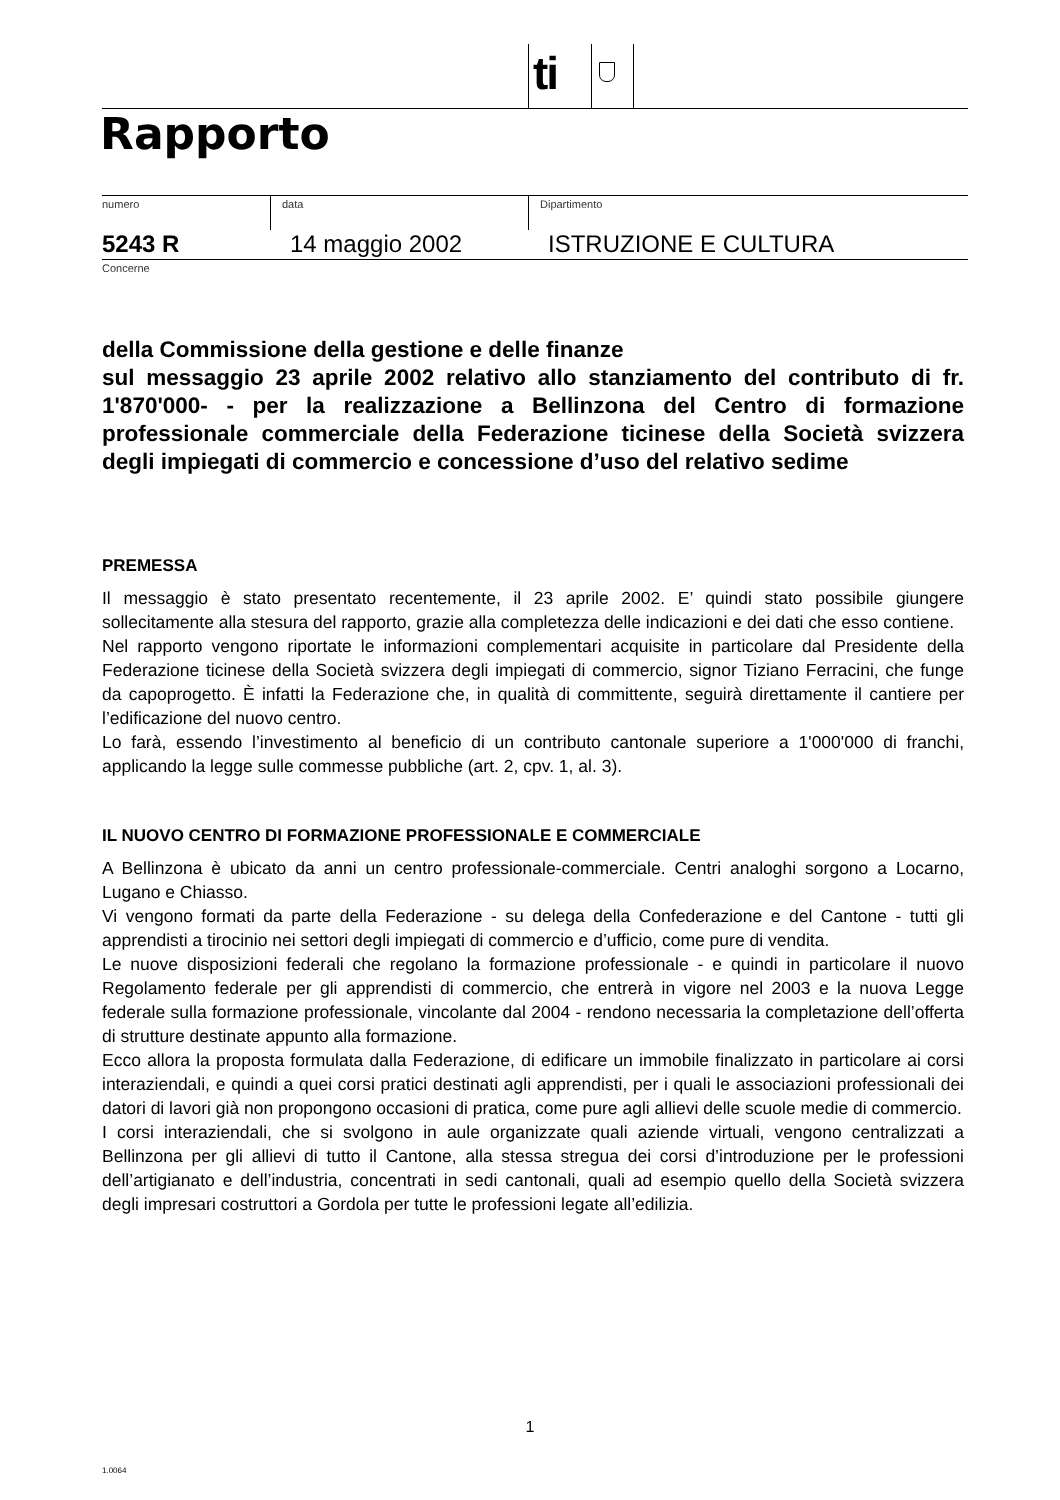ti
Rapporto
numero data Dipartimento
5243 R 14 maggio 2002 ISTRUZIONE E CULTURA
Concerne
della Commissione della gestione e delle finanze
sul messaggio 23 aprile 2002 relativo allo stanziamento del contributo di fr. 1'870'000- - per la realizzazione a Bellinzona del Centro di formazione professionale commerciale della Federazione ticinese della Società svizzera degli impiegati di commercio e concessione d’uso del relativo sedime
PREMESSA
Il messaggio è stato presentato recentemente, il 23 aprile 2002. E’ quindi stato possibile giungere sollecitamente alla stesura del rapporto, grazie alla completezza delle indicazioni e dei dati che esso contiene.
Nel rapporto vengono riportate le informazioni complementari acquisite in particolare dal Presidente della Federazione ticinese della Società svizzera degli impiegati di commercio, signor Tiziano Ferracini, che funge da capoprogetto. È infatti la Federazione che, in qualità di committente, seguirà direttamente il cantiere per l’edificazione del nuovo centro.
Lo farà, essendo l’investimento al beneficio di un contributo cantonale superiore a 1'000'000 di franchi, applicando la legge sulle commesse pubbliche (art. 2, cpv. 1, al. 3).
IL NUOVO CENTRO DI FORMAZIONE PROFESSIONALE E COMMERCIALE
A Bellinzona è ubicato da anni un centro professionale-commerciale. Centri analoghi sorgono a Locarno, Lugano e Chiasso.
Vi vengono formati da parte della Federazione - su delega della Confederazione e del Cantone - tutti gli apprendisti a tirocinio nei settori degli impiegati di commercio e d’ufficio, come pure di vendita.
Le nuove disposizioni federali che regolano la formazione professionale - e quindi in particolare il nuovo Regolamento federale per gli apprendisti di commercio, che entrerà in vigore nel 2003 e la nuova Legge federale sulla formazione professionale, vincolante dal 2004 - rendono necessaria la completazione dell’offerta di strutture destinate appunto alla formazione.
Ecco allora la proposta formulata dalla Federazione, di edificare un immobile finalizzato in particolare ai corsi interaziendali, e quindi a quei corsi pratici destinati agli apprendisti, per i quali le associazioni professionali dei datori di lavori già non propongono occasioni di pratica, come pure agli allievi delle scuole medie di commercio.
I corsi interaziendali, che si svolgono in aule organizzate quali aziende virtuali, vengono centralizzati a Bellinzona per gli allievi di tutto il Cantone, alla stessa stregua dei corsi d’introduzione per le professioni dell’artigianato e dell’industria, concentrati in sedi cantonali, quali ad esempio quello della Società svizzera degli impresari costruttori a Gordola per tutte le professioni legate all’edilizia.
1
1.0064